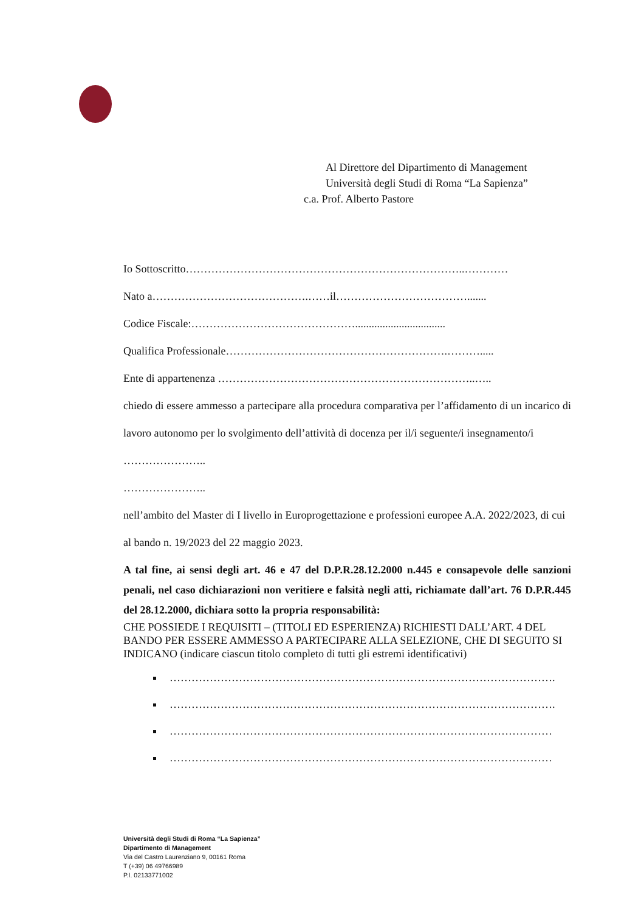Al Direttore del Dipartimento di Management
Università degli Studi di Roma “La Sapienza”
c.a. Prof. Alberto Pastore
Io Sottoscritto…………………………………………………………………..…………
Nato a…………………………………….……il……………………………….......
Codice Fiscale:……………………………………….................................
Qualifica Professionale…………………………………………………….……….....
Ente di appartenenza ……………………………………………………………..…..
chiedo di essere ammesso a partecipare alla procedura comparativa per l’affidamento di un incarico di lavoro autonomo per lo svolgimento dell’attività di docenza per il/i seguente/i insegnamento/i
…………………..
…………………..
nell’ambito del Master di I livello in Europrogettazione e professioni europee A.A. 2022/2023, di cui al bando n. 19/2023 del 22 maggio 2023.
A tal fine, ai sensi degli art. 46 e 47 del D.P.R.28.12.2000 n.445 e consapevole delle sanzioni penali, nel caso dichiarazioni non veritiere e falsità negli atti, richiamate dall’art. 76 D.P.R.445 del 28.12.2000, dichiara sotto la propria responsabilità:
CHE POSSIEDE I REQUISITI – (TITOLI ED ESPERIENZA) RICHIESTI DALL’ART. 4 DEL BANDO PER ESSERE AMMESSO A PARTECIPARE ALLA SELEZIONE, CHE DI SEGUITO SI INDICANO (indicare ciascun titolo completo di tutti gli estremi identificativi)
…………………………………………………………………………………………….
…………………………………………………………………………………………….
……………………………………………………………………………………………
……………………………………………………………………………………………
Università degli Studi di Roma “La Sapienza”
Dipartimento di Management
Via del Castro Laurenziano 9, 00161 Roma
T (+39) 06 49766989
P.I. 02133771002